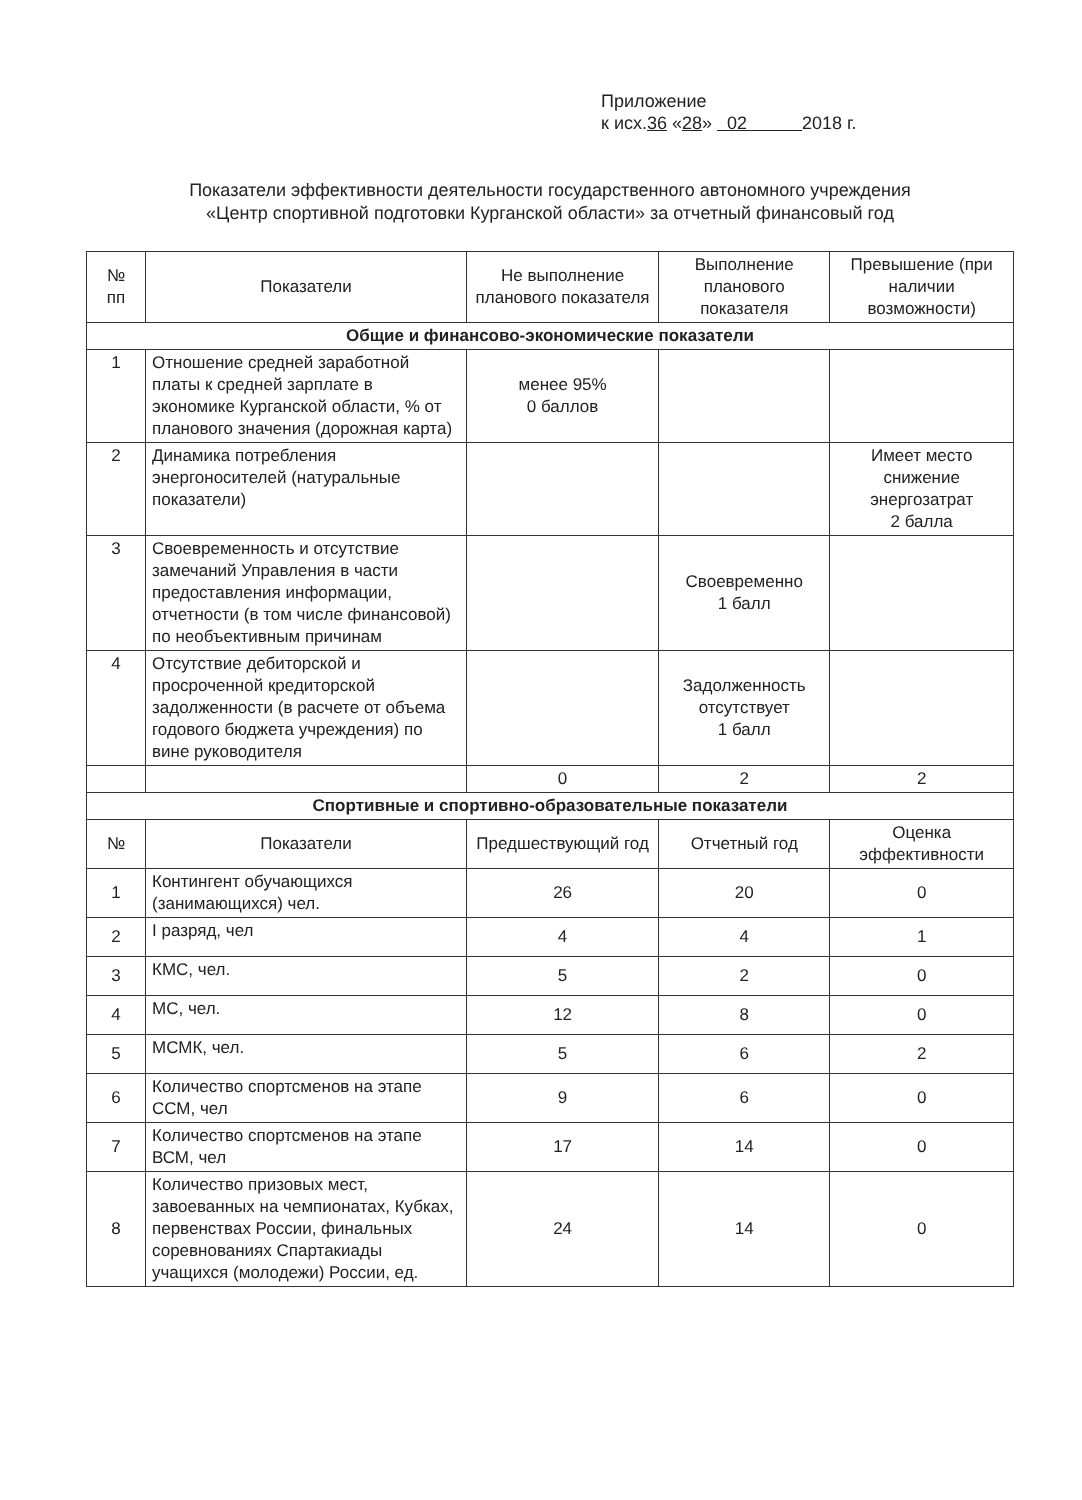Приложение
к исх.36 «28» 02 2018 г.
Показатели эффективности деятельности государственного автономного учреждения
«Центр спортивной подготовки Курганской области» за отчетный финансовый год
| № пп | Показатели | Не выполнение планового показателя | Выполнение планового показателя | Превышение (при наличии возможности) |
| --- | --- | --- | --- | --- |
| Общие и финансово-экономические показатели | | | | |
| 1 | Отношение средней заработной платы к средней зарплате в экономике Курганской области, % от планового значения (дорожная карта) | менее 95% 0 баллов | | |
| 2 | Динамика потребления энергоносителей (натуральные показатели) | | | Имеет место снижение энергозатрат 2 балла |
| 3 | Своевременность и отсутствие замечаний Управления в части предоставления информации, отчетности (в том числе финансовой) по необъективным причинам | | Своевременно 1 балл | |
| 4 | Отсутствие дебиторской и просроченной кредиторской задолженности (в расчете от объема годового бюджета учреждения) по вине руководителя | | Задолженность отсутствует 1 балл | |
| | | 0 | 2 | 2 |
| Спортивные и спортивно-образовательные показатели | | | | |
| № | Показатели | Предшествующий год | Отчетный год | Оценка эффективности |
| 1 | Контингент обучающихся (занимающихся) чел. | 26 | 20 | 0 |
| 2 | I разряд, чел | 4 | 4 | 1 |
| 3 | КМС, чел. | 5 | 2 | 0 |
| 4 | МС, чел. | 12 | 8 | 0 |
| 5 | МСМК, чел. | 5 | 6 | 2 |
| 6 | Количество спортсменов на этапе ССМ, чел | 9 | 6 | 0 |
| 7 | Количество спортсменов на этапе ВСМ, чел | 17 | 14 | 0 |
| 8 | Количество призовых мест, завоеванных на чемпионатах, Кубках, первенствах России, финальных соревнованиях Спартакиады учащихся (молодежи) России, ед. | 24 | 14 | 0 |